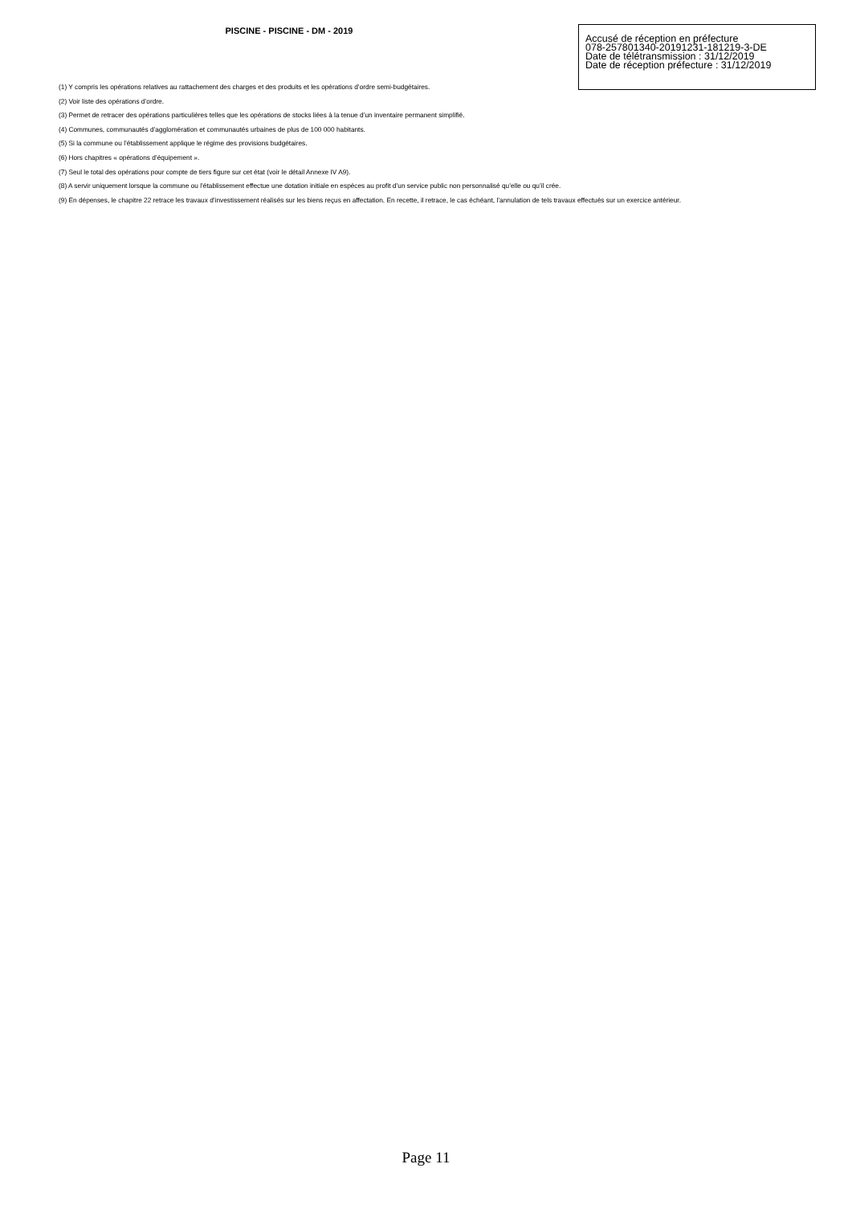PISCINE - PISCINE - DM - 2019
Accusé de réception en préfecture
078-257801340-20191231-181219-3-DE
Date de télétransmission : 31/12/2019
Date de réception préfecture : 31/12/2019
(1) Y compris les opérations relatives au rattachement des charges et des produits et les opérations d’ordre semi-budgétaires.
(2) Voir liste des opérations d’ordre.
(3) Permet de retracer des opérations particulières telles que les opérations de stocks liées à la tenue d’un inventaire permanent simplifié.
(4) Communes, communautés d’agglomération et communautés urbaines de plus de 100 000 habitants.
(5) Si la commune ou l’établissement applique le régime des provisions budgétaires.
(6) Hors chapitres « opérations d’équipement ».
(7) Seul le total des opérations pour compte de tiers figure sur cet état (voir le détail Annexe IV A9).
(8) A servir uniquement lorsque la commune ou l’établissement effectue une dotation initiale en espèces au profit d’un service public non personnalisé qu’elle ou qu’il crée.
(9) En dépenses, le chapitre 22 retrace les travaux d’investissement réalisés sur les biens reçus en affectation. En recette, il retrace, le cas échéant, l’annulation de tels travaux effectués sur un exercice antérieur.
Page 11